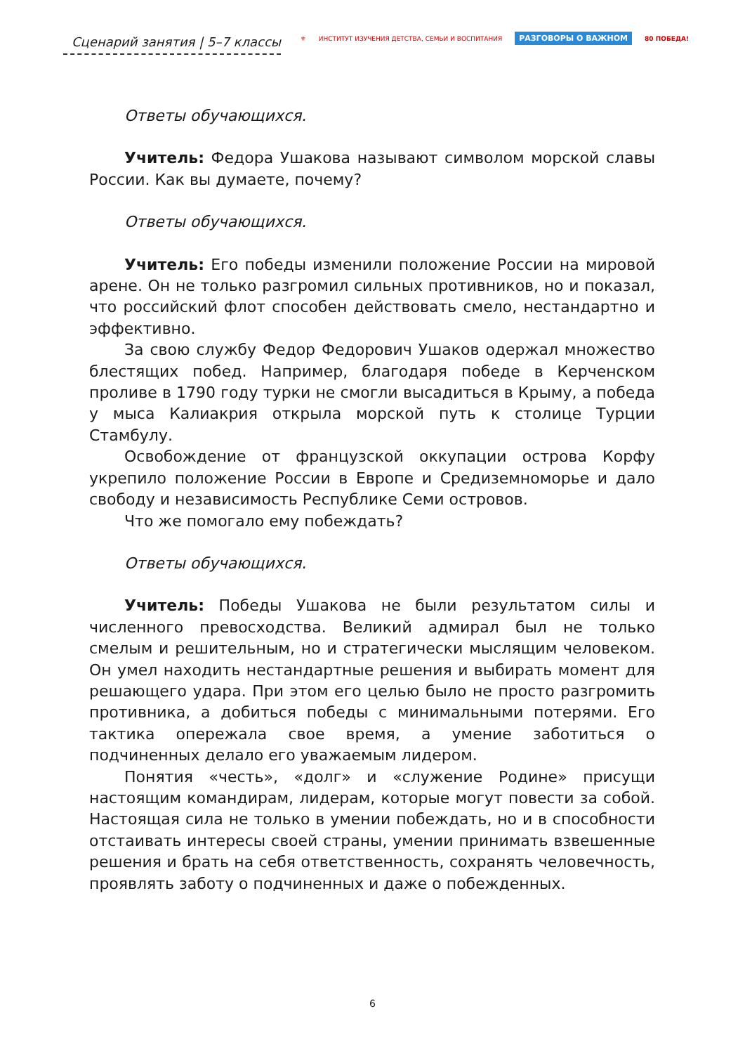Сценарий занятия | 5–7 классы
⚜ ИНСТИТУТ ИЗУЧЕНИЯ ДЕТСТВА, СЕМЬИ И ВОСПИТАНИЯ
РАЗГОВОРЫ О ВАЖНОМ
80 ПОБЕДА!
Ответы обучающихся.
Учитель: Федора Ушакова называют символом морской славы России. Как вы думаете, почему?
Ответы обучающихся.
Учитель: Его победы изменили положение России на мировой арене. Он не только разгромил сильных противников, но и показал, что российский флот способен действовать смело, нестандартно и эффективно.
За свою службу Федор Федорович Ушаков одержал множество блестящих побед. Например, благодаря победе в Керченском проливе в 1790 году турки не смогли высадиться в Крыму, а победа у мыса Калиакрия открыла морской путь к столице Турции Стамбулу.
Освобождение от французской оккупации острова Корфу укрепило положение России в Европе и Средиземноморье и дало свободу и независимость Республике Семи островов.
Что же помогало ему побеждать?
Ответы обучающихся.
Учитель: Победы Ушакова не были результатом силы и численного превосходства. Великий адмирал был не только смелым и решительным, но и стратегически мыслящим человеком. Он умел находить нестандартные решения и выбирать момент для решающего удара. При этом его целью было не просто разгромить противника, а добиться победы с минимальными потерями. Его тактика опережала свое время, а умение заботиться о подчиненных делало его уважаемым лидером.
Понятия «честь», «долг» и «служение Родине» присущи настоящим командирам, лидерам, которые могут повести за собой. Настоящая сила не только в умении побеждать, но и в способности отстаивать интересы своей страны, умении принимать взвешенные решения и брать на себя ответственность, сохранять человечность, проявлять заботу о подчиненных и даже о побежденных.
6